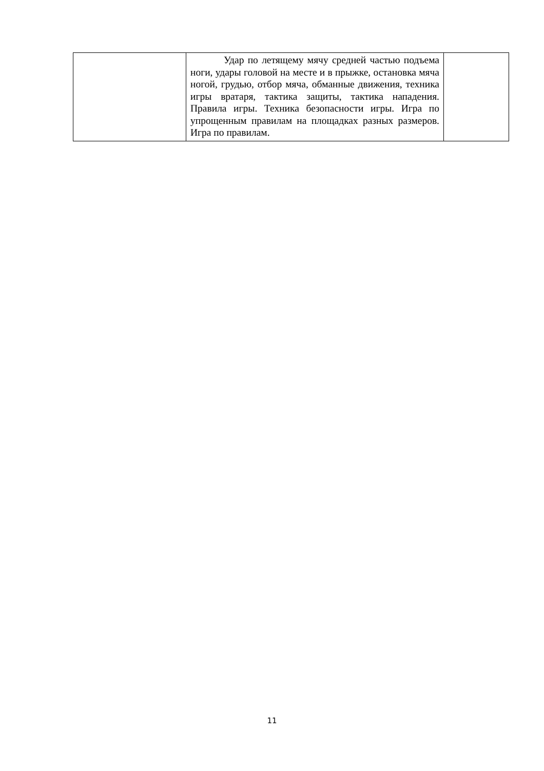| | Удар по летящему мячу средней частью подъема ноги, удары головой на месте и в прыжке, остановка мяча ногой, грудью, отбор мяча, обманные движения, техника игры вратаря, тактика защиты, тактика нападения. Правила игры. Техника безопасности игры. Игра по упрощенным правилам на площадках разных размеров. Игра по правилам. | |
11